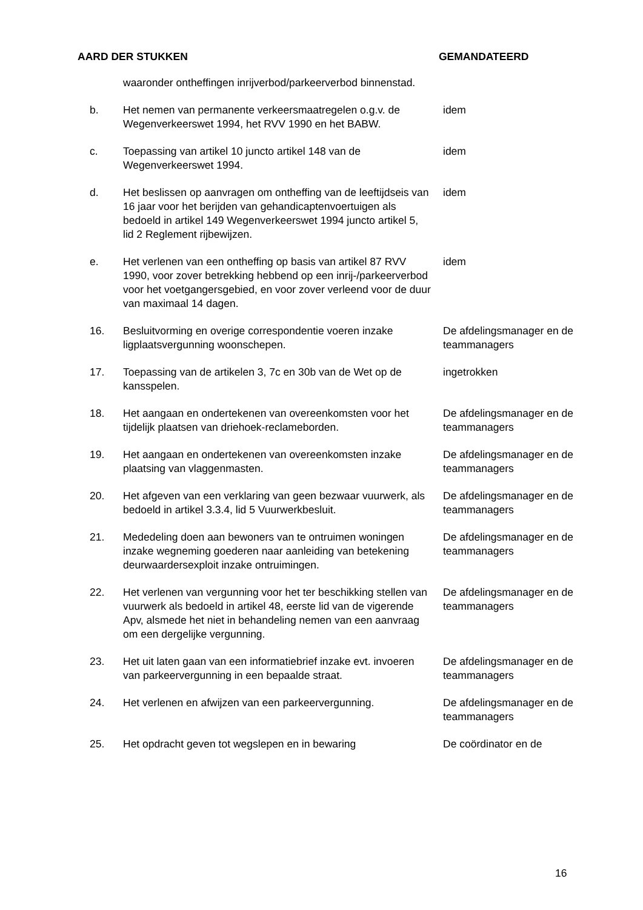AARD DER STUKKEN GEMANDATEERD
| | waaronder ontheffingen inrijverbod/parkeerverbod binnenstad. | |
| b. | Het nemen van permanente verkeersmaatregelen o.g.v. de Wegenverkeerswet 1994, het RVV 1990 en het BABW. | idem |
| c. | Toepassing van artikel 10 juncto artikel 148 van de Wegenverkeerswet 1994. | idem |
| d. | Het beslissen op aanvragen om ontheffing van de leeftijdseis van 16 jaar voor het berijden van gehandicaptenvoertuigen als bedoeld in artikel 149 Wegenverkeerswet 1994 juncto artikel 5, lid 2 Reglement rijbewijzen. | idem |
| e. | Het verlenen van een ontheffing op basis van artikel 87 RVV 1990, voor zover betrekking hebbend op een inrij-/parkeerverbod voor het voetgangersgebied, en voor zover verleend voor de duur van maximaal 14 dagen. | idem |
| 16. | Besluitvorming en overige correspondentie voeren inzake ligplaatsvergunning woonschepen. | De afdelingsmanager en de teammanagers |
| 17. | Toepassing van de artikelen 3, 7c en 30b van de Wet op de kansspelen. | ingetrokken |
| 18. | Het aangaan en ondertekenen van overeenkomsten voor het tijdelijk plaatsen van driehoek-reclameborden. | De afdelingsmanager en de teammanagers |
| 19. | Het aangaan en ondertekenen van overeenkomsten inzake plaatsing van vlaggenmasten. | De afdelingsmanager en de teammanagers |
| 20. | Het afgeven van een verklaring van geen bezwaar vuurwerk, als bedoeld in artikel 3.3.4, lid 5 Vuurwerkbesluit. | De afdelingsmanager en de teammanagers |
| 21. | Mededeling doen aan bewoners van te ontruimen woningen inzake wegneming goederen naar aanleiding van betekening deurwaardersexploit inzake ontruimingen. | De afdelingsmanager en de teammanagers |
| 22. | Het verlenen van vergunning voor het ter beschikking stellen van vuurwerk als bedoeld in artikel 48, eerste lid van de vigerende Apv, alsmede het niet in behandeling nemen van een aanvraag om een dergelijke vergunning. | De afdelingsmanager en de teammanagers |
| 23. | Het uit laten gaan van een informatiebrief inzake evt. invoeren van parkeervergunning in een bepaalde straat. | De afdelingsmanager en de teammanagers |
| 24. | Het verlenen en afwijzen van een parkeervergunning. | De afdelingsmanager en de teammanagers |
| 25. | Het opdracht geven tot wegslepen en in bewaring | De coördinator en de |
16